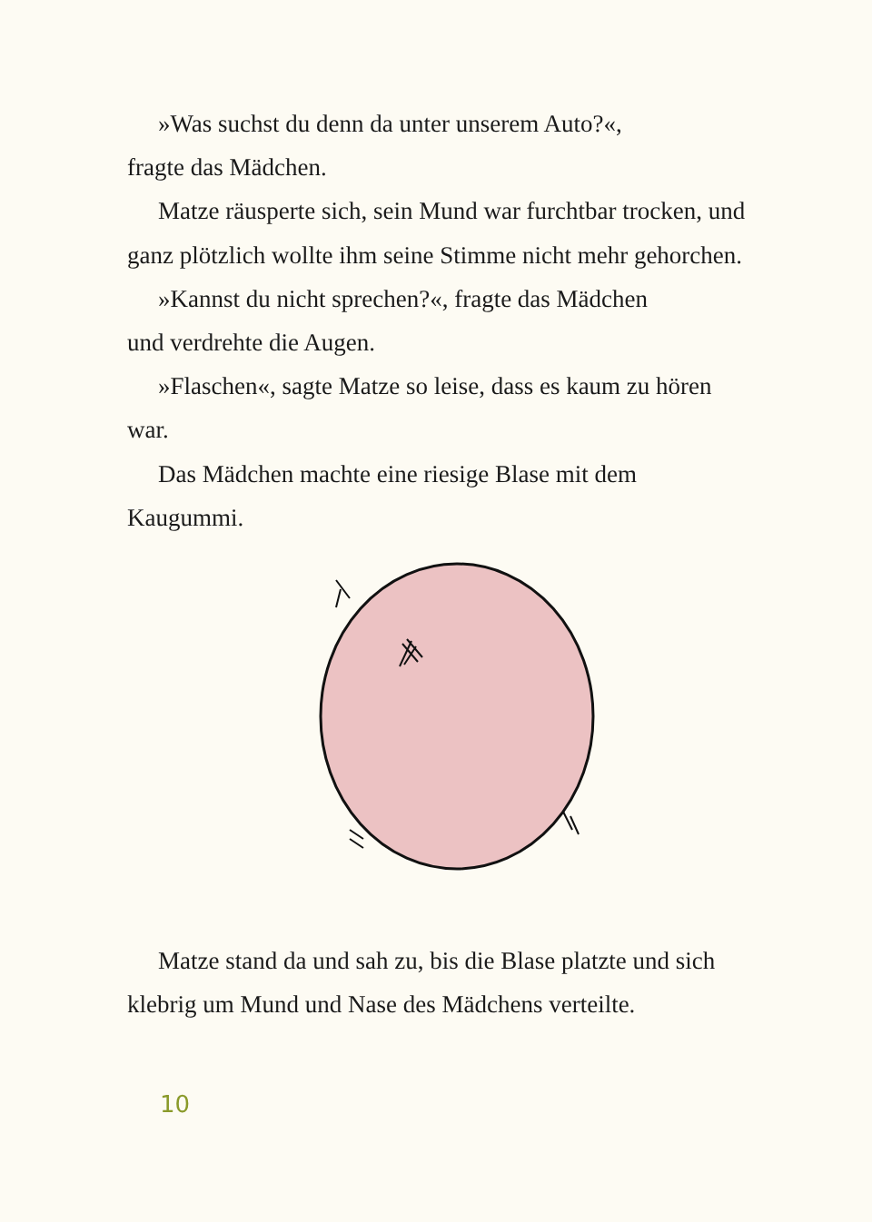»Was suchst du denn da unter unserem Auto?«,
fragte das Mädchen.
Matze räusperte sich, sein Mund war furchtbar trocken, und ganz plötzlich wollte ihm seine Stimme nicht mehr gehorchen.
»Kannst du nicht sprechen?«, fragte das Mädchen
und verdrehte die Augen.
»Flaschen«, sagte Matze so leise, dass es kaum zu hören war.
Das Mädchen machte eine riesige Blase mit dem Kaugummi.
Matze stand da und sah zu, bis die Blase platzte und sich klebrig um Mund und Nase des Mädchens verteilte.
10